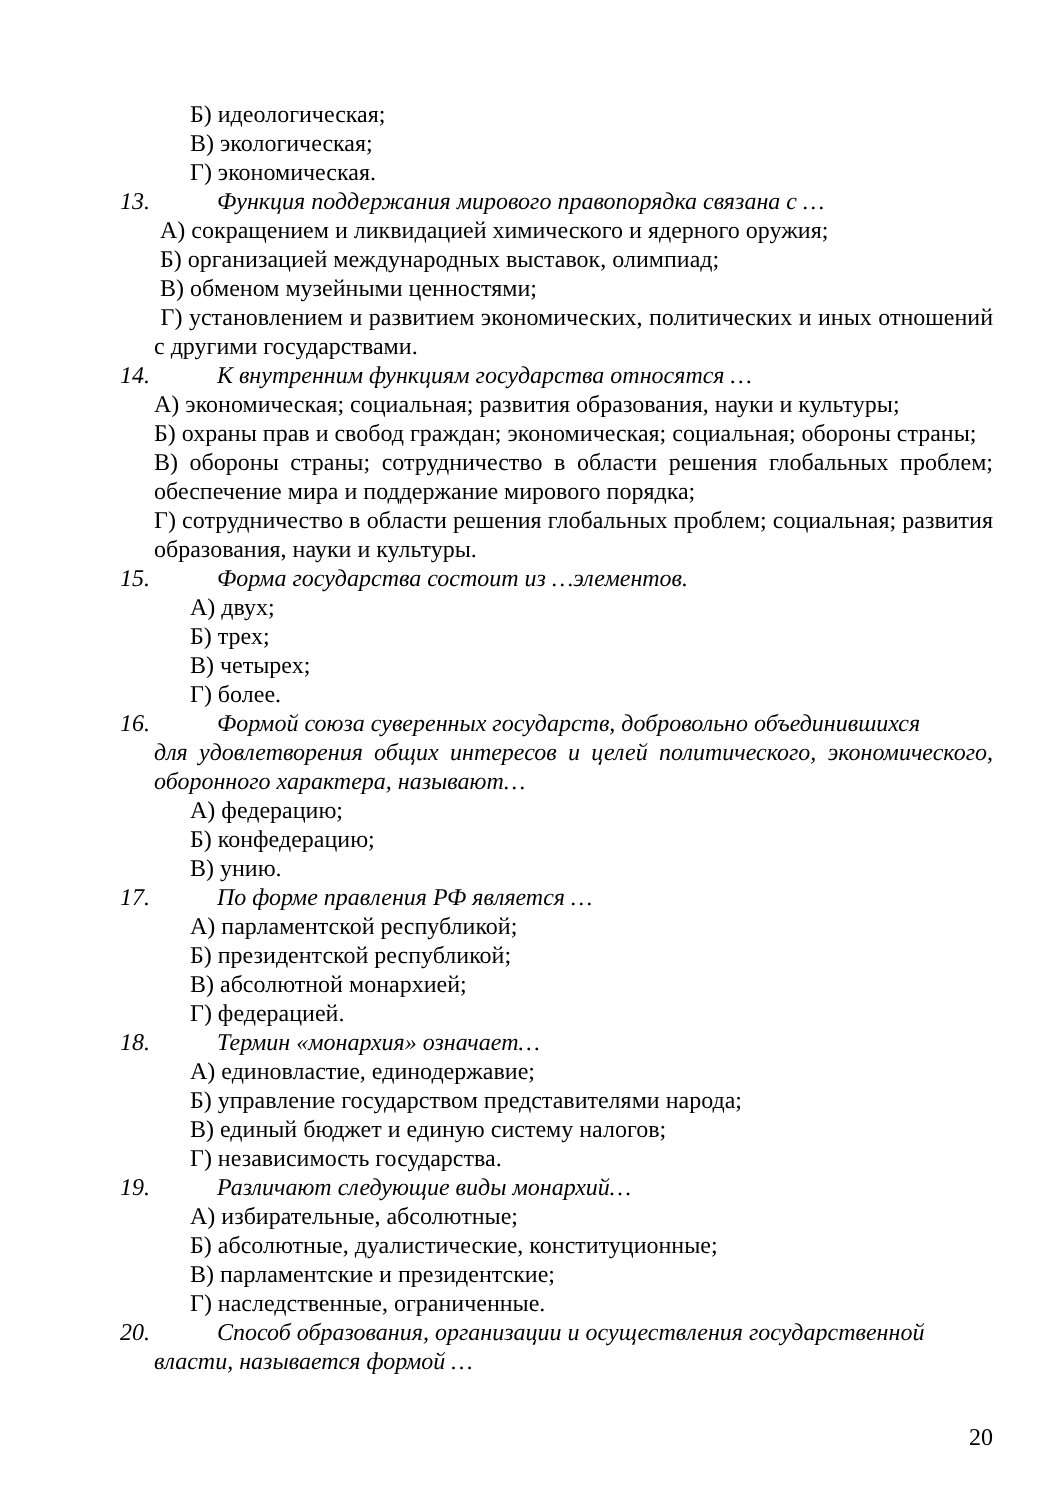Б) идеологическая;
В) экологическая;
Г) экономическая.
13. Функция поддержания мирового правопорядка связана с …
А) сокращением и ликвидацией химического и ядерного оружия;
Б) организацией международных выставок, олимпиад;
В) обменом музейными ценностями;
Г) установлением и развитием экономических, политических и иных отношений с другими государствами.
14. К внутренним функциям государства относятся …
А) экономическая; социальная; развития образования, науки и культуры;
Б) охраны прав и свобод граждан; экономическая; социальная; обороны страны;
В) обороны страны; сотрудничество в области решения глобальных проблем; обеспечение мира и поддержание мирового порядка;
Г) сотрудничество в области решения глобальных проблем; социальная; развития образования, науки и культуры.
15. Форма государства состоит из …элементов.
А) двух;
Б) трех;
В) четырех;
Г) более.
16. Формой союза суверенных государств, добровольно объединившихся
для удовлетворения общих интересов и целей политического, экономического, оборонного характера, называют…
А) федерацию;
Б) конфедерацию;
В) унию.
17. По форме правления РФ является …
А) парламентской республикой;
Б) президентской республикой;
В) абсолютной монархией;
Г) федерацией.
18. Термин «монархия» означает…
А) единовластие, единодержавие;
Б) управление государством представителями народа;
В) единый бюджет и единую систему налогов;
Г) независимость государства.
19. Различают следующие виды монархий…
А) избирательные, абсолютные;
Б) абсолютные, дуалистические, конституционные;
В) парламентские и президентские;
Г) наследственные, ограниченные.
20. Способ образования, организации и осуществления государственной
власти, называется формой …
20